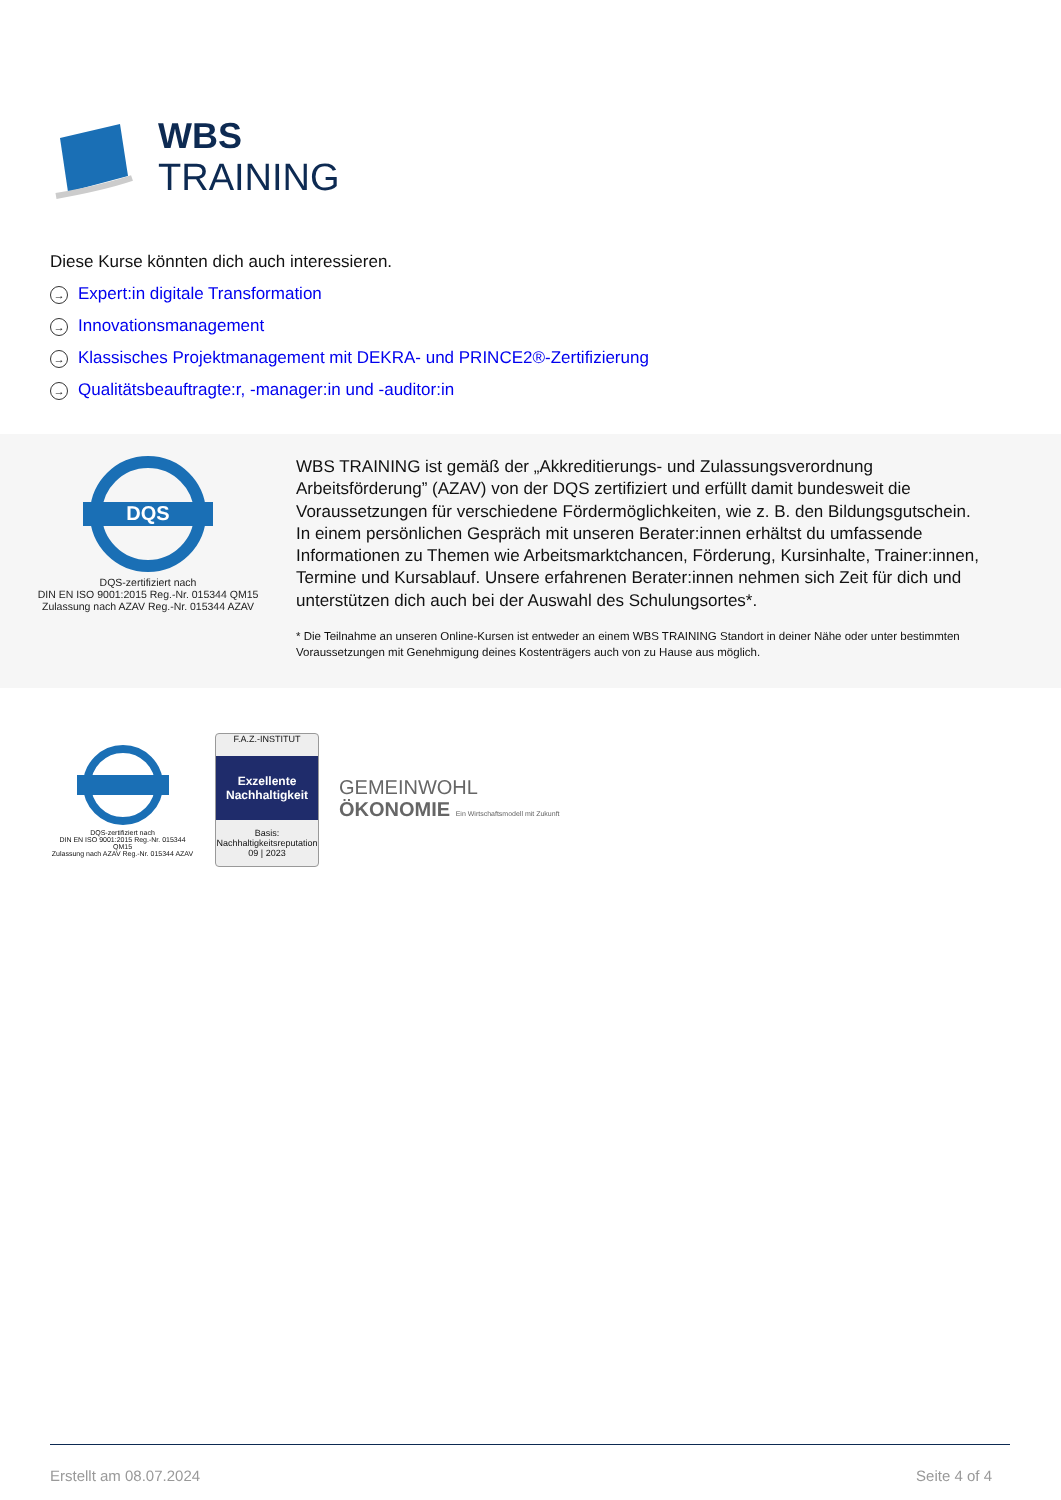WBS
TRAINING
Diese Kurse könnten dich auch interessieren.
→ Expert:in digitale Transformation
→ Innovationsmanagement
→ Klassisches Projektmanagement mit DEKRA- und PRINCE2®-Zertifizierung
→ Qualitätsbeauftragte:r, -manager:in und -auditor:in
DQS
DQS-zertifiziert nach
DIN EN ISO 9001:2015 Reg.-Nr. 015344 QM15
Zulassung nach AZAV Reg.-Nr. 015344 AZAV
WBS TRAINING ist gemäß der „Akkreditierungs- und Zulassungsverordnung Arbeitsförderung” (AZAV) von der DQS zertifiziert und erfüllt damit bundesweit die Voraussetzungen für verschiedene Fördermöglichkeiten, wie z. B. den Bildungsgutschein. In einem persönlichen Gespräch mit unseren Berater:innen erhältst du umfassende Informationen zu Themen wie Arbeitsmarktchancen, Förderung, Kursinhalte, Trainer:innen, Termine und Kursablauf. Unsere erfahrenen Berater:innen nehmen sich Zeit für dich und unterstützen dich auch bei der Auswahl des Schulungsortes*.
* Die Teilnahme an unseren Online-Kursen ist entweder an einem WBS TRAINING Standort in deiner Nähe oder unter bestimmten Voraussetzungen mit Genehmigung deines Kostenträgers auch von zu Hause aus möglich.
DQS-zertifiziert nach
DIN EN ISO 9001:2015 Reg.-Nr. 015344 QM15
Zulassung nach AZAV Reg.-Nr. 015344 AZAV
F.A.Z.-INSTITUT
Exzellente Nachhaltigkeit
Basis: Nachhaltigkeitsreputation
09 | 2023
GEMEINWOHL
ÖKONOMIE Ein Wirtschaftsmodell mit Zukunft
Erstellt am 08.07.2024 Seite 4 of 4